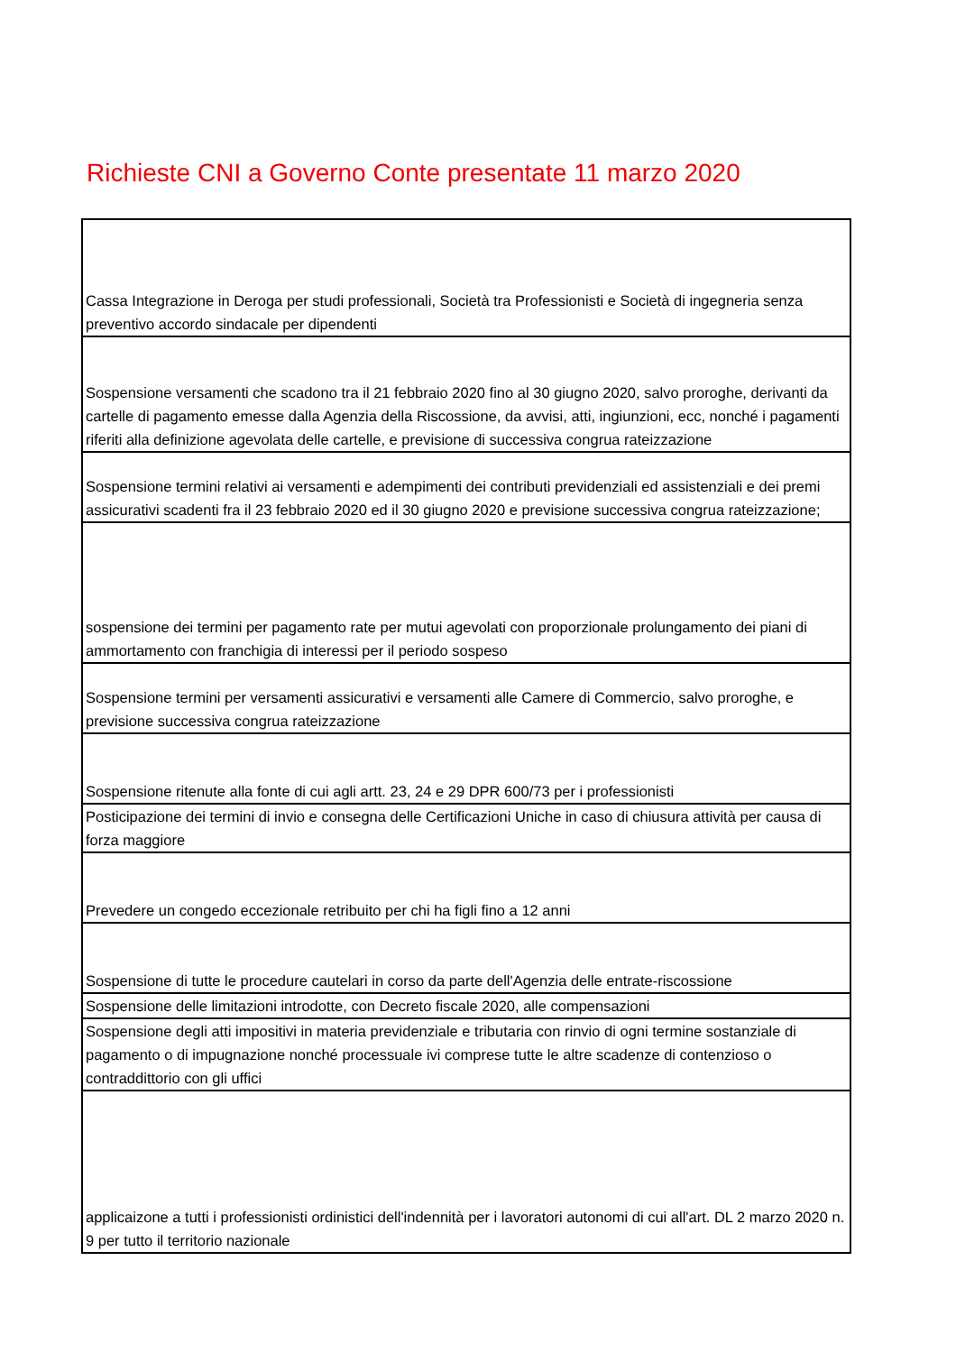Richieste CNI a Governo Conte presentate 11 marzo 2020
| Cassa Integrazione in Deroga per studi professionali, Società tra Professionisti e Società di ingegneria senza preventivo accordo sindacale per dipendenti |
| Sospensione versamenti che scadono tra il 21 febbraio 2020 fino al 30 giugno 2020, salvo proroghe, derivanti da cartelle di pagamento emesse dalla Agenzia della Riscossione, da avvisi, atti, ingiunzioni, ecc, nonché i pagamenti riferiti alla definizione agevolata delle cartelle, e previsione di successiva congrua rateizzazione |
| Sospensione termini relativi ai versamenti e adempimenti dei contributi previdenziali ed assistenziali e dei premi assicurativi scadenti fra il 23 febbraio 2020 ed il 30 giugno 2020 e previsione successiva congrua rateizzazione; |
| sospensione dei termini per pagamento rate per mutui agevolati con proporzionale prolungamento dei piani di ammortamento con franchigia di interessi per il periodo sospeso |
| Sospensione termini per versamenti assicurativi e versamenti alle Camere di Commercio, salvo proroghe, e previsione successiva congrua rateizzazione |
| Sospensione ritenute alla fonte di cui agli artt. 23, 24 e 29 DPR 600/73 per i professionisti |
| Posticipazione dei termini di invio e consegna delle Certificazioni Uniche in caso di chiusura attività per causa di forza maggiore |
| Prevedere un congedo eccezionale retribuito per chi ha figli fino a 12 anni |
| Sospensione di tutte le procedure cautelari in corso da parte dell'Agenzia delle entrate-riscossione |
| Sospensione delle limitazioni introdotte, con Decreto fiscale 2020, alle compensazioni |
| Sospensione degli atti impositivi in materia previdenziale e tributaria con rinvio di ogni termine sostanziale di pagamento o di impugnazione nonché processuale ivi comprese tutte le altre scadenze di contenzioso o contraddittorio con gli uffici |
| applicaizone a tutti i professionisti ordinistici dell'indennità per i lavoratori autonomi di cui all'art. DL 2 marzo 2020 n. 9 per tutto il territorio nazionale |